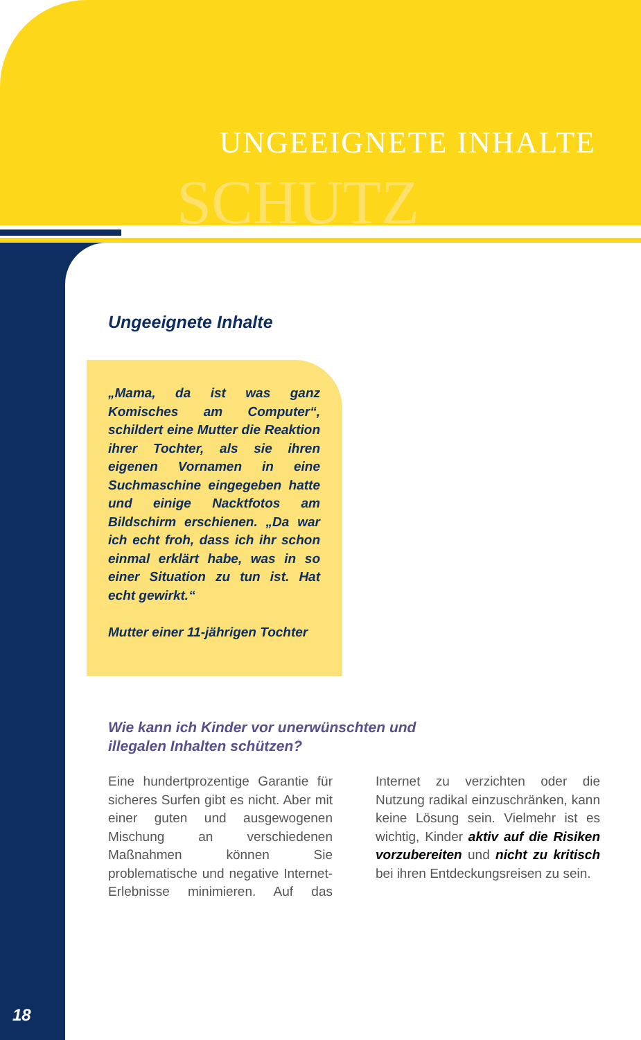SCHUTZ
UNGEEIGNETE INHALTE
Ungeeignete Inhalte
„Mama, da ist was ganz Komisches am Computer“, schildert eine Mutter die Reaktion ihrer Tochter, als sie ihren eigenen Vornamen in eine Suchmaschine eingegeben hatte und einige Nacktfotos am Bildschirm erschienen. „Da war ich echt froh, dass ich ihr schon einmal erklärt habe, was in so einer Situation zu tun ist. Hat echt gewirkt.“
Mutter einer 11-jährigen Tochter
Wie kann ich Kinder vor unerwünschten und
illegalen Inhalten schützen?
Eine hundertprozentige Garantie für sicheres Surfen gibt es nicht. Aber mit einer guten und ausgewogenen Mischung an verschiedenen Maßnahmen können Sie problematische und negative Internet-Erlebnisse minimieren. Auf das Internet zu verzichten oder die Nutzung radikal einzuschränken, kann keine Lösung sein. Vielmehr ist es wichtig, Kinder aktiv auf die Risiken vorzubereiten und nicht zu kritisch bei ihren Entdeckungsreisen zu sein.
18